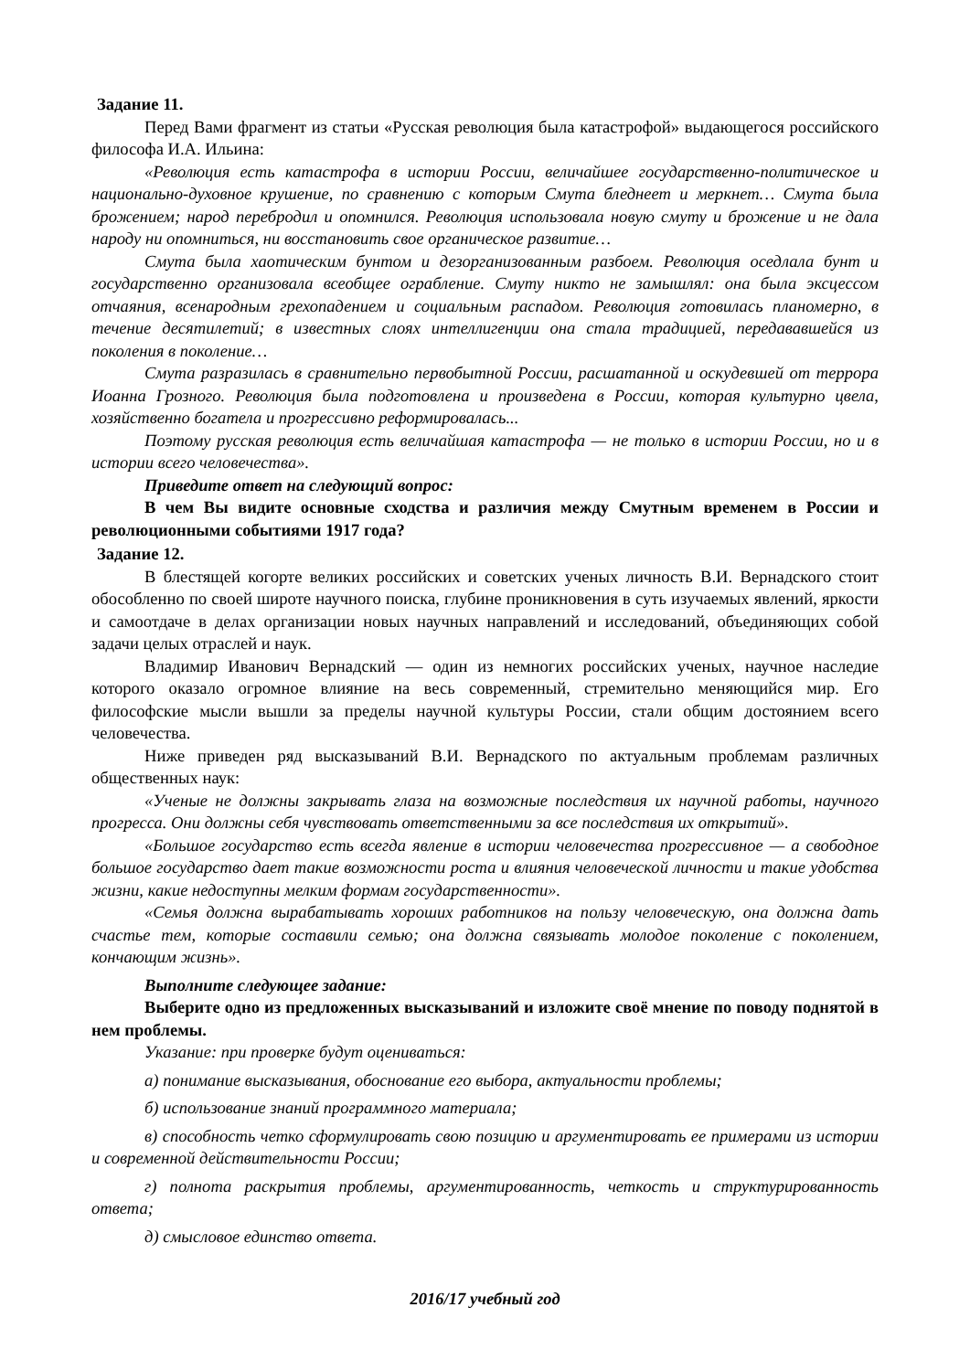Задание 11.
Перед Вами фрагмент из статьи «Русская революция была катастрофой» выдающегося российского философа И.А. Ильина:
«Революция есть катастрофа в истории России, величайшее государственно-политическое и национально-духовное крушение, по сравнению с которым Смута бледнеет и меркнет… Смута была брожением; народ перебродил и опомнился. Революция использовала новую смуту и брожение и не дала народу ни опомниться, ни восстановить свое органическое развитие…
Смута была хаотическим бунтом и дезорганизованным разбоем. Революция оседлала бунт и государственно организовала всеобщее ограбление. Смуту никто не замышлял: она была эксцессом отчаяния, всенародным грехопадением и социальным распадом. Революция готовилась планомерно, в течение десятилетий; в известных слоях интеллигенции она стала традицией, передававшейся из поколения в поколение…
Смута разразилась в сравнительно первобытной России, расшатанной и оскудевшей от террора Иоанна Грозного. Революция была подготовлена и произведена в России, которая культурно цвела, хозяйственно богатела и прогрессивно реформировалась...
Поэтому русская революция есть величайшая катастрофа — не только в истории России, но и в истории всего человечества».
Приведите ответ на следующий вопрос:
В чем Вы видите основные сходства и различия между Смутным временем в России и революционными событиями 1917 года?
Задание 12.
В блестящей когорте великих российских и советских ученых личность В.И. Вернадского стоит обособленно по своей широте научного поиска, глубине проникновения в суть изучаемых явлений, яркости и самоотдаче в делах организации новых научных направлений и исследований, объединяющих собой задачи целых отраслей и наук.
Владимир Иванович Вернадский — один из немногих российских ученых, научное наследие которого оказало огромное влияние на весь современный, стремительно меняющийся мир. Его философские мысли вышли за пределы научной культуры России, стали общим достоянием всего человечества.
Ниже приведен ряд высказываний В.И. Вернадского по актуальным проблемам различных общественных наук:
«Ученые не должны закрывать глаза на возможные последствия их научной работы, научного прогресса. Они должны себя чувствовать ответственными за все последствия их открытий».
«Большое государство есть всегда явление в истории человечества прогрессивное — а свободное большое государство дает такие возможности роста и влияния человеческой личности и такие удобства жизни, какие недоступны мелким формам государственности».
«Семья должна вырабатывать хороших работников на пользу человеческую, она должна дать счастье тем, которые составили семью; она должна связывать молодое поколение с поколением, кончающим жизнь».
Выполните следующее задание:
Выберите одно из предложенных высказываний и изложите своё мнение по поводу поднятой в нем проблемы.
Указание: при проверке будут оцениваться:
а) понимание высказывания, обоснование его выбора, актуальности проблемы;
б) использование знаний программного материала;
в) способность четко сформулировать свою позицию и аргументировать ее примерами из истории и современной действительности России;
г) полнота раскрытия проблемы, аргументированность, четкость и структурированность ответа;
д) смысловое единство ответа.
2016/17 учебный год